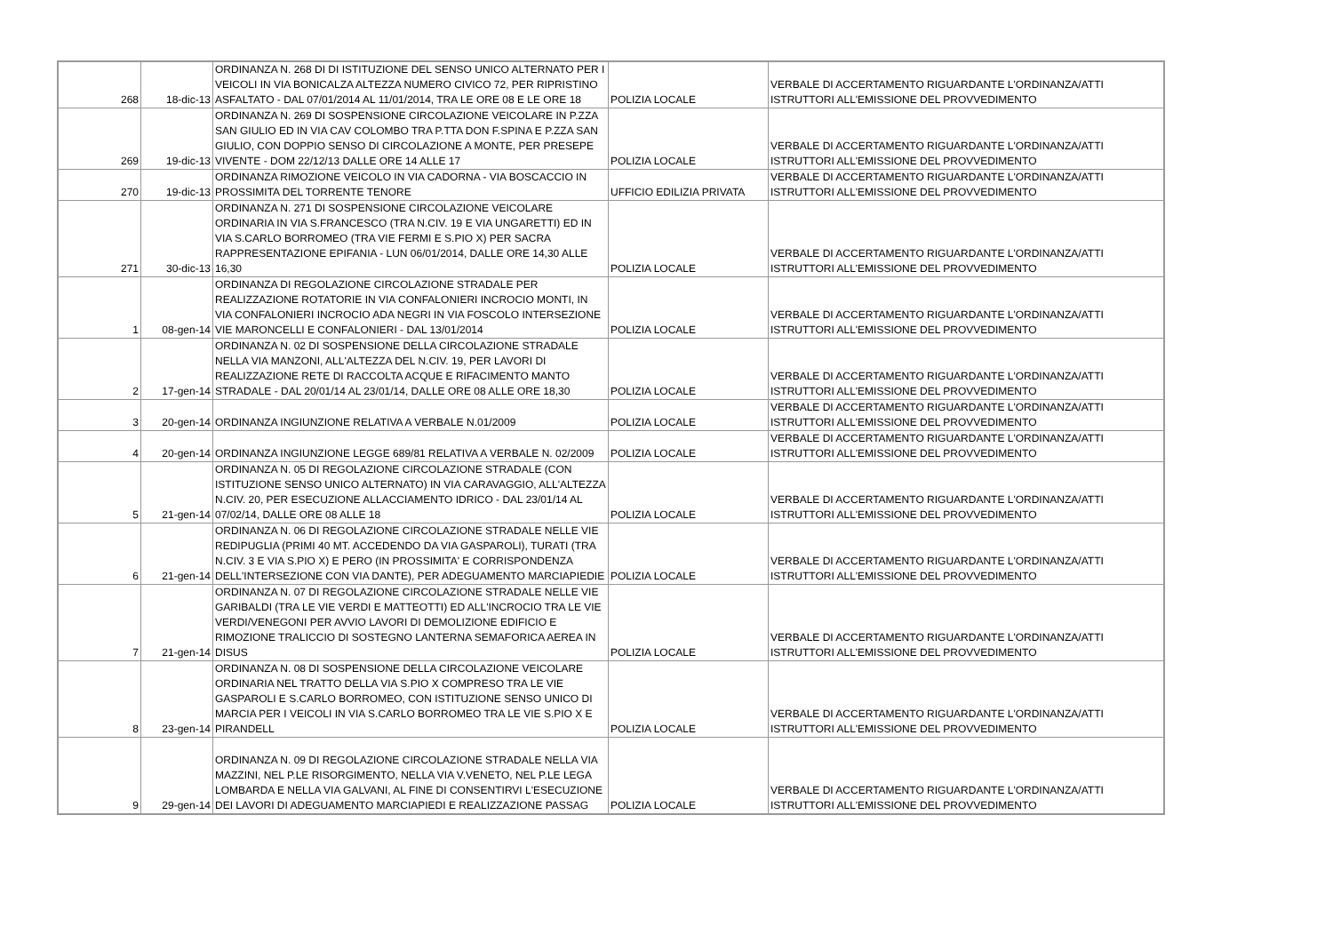| 268 | 18-dic-13 | ORDINANZA N. 268 DI DI ISTITUZIONE DEL SENSO UNICO ALTERNATO PER I VEICOLI IN VIA BONICALZA ALTEZZA NUMERO CIVICO 72, PER RIPRISTINO ASFALTATO - DAL 07/01/2014 AL 11/01/2014, TRA LE ORE 08 E LE ORE 18 | POLIZIA LOCALE | VERBALE DI ACCERTAMENTO RIGUARDANTE L'ORDINANZA/ATTI ISTRUTTORI ALL'EMISSIONE DEL PROVVEDIMENTO |
| 269 | 19-dic-13 | ORDINANZA N. 269 DI SOSPENSIONE CIRCOLAZIONE VEICOLARE IN P.ZZA SAN GIULIO ED IN VIA CAV COLOMBO TRA P.TTA DON F.SPINA E P.ZZA SAN GIULIO, CON DOPPIO SENSO DI CIRCOLAZIONE A MONTE, PER PRESEPE VIVENTE - DOM 22/12/13 DALLE ORE 14 ALLE 17 | POLIZIA LOCALE | VERBALE DI ACCERTAMENTO RIGUARDANTE L'ORDINANZA/ATTI ISTRUTTORI ALL'EMISSIONE DEL PROVVEDIMENTO |
| 270 | 19-dic-13 | ORDINANZA RIMOZIONE VEICOLO IN VIA CADORNA - VIA BOSCACCIO IN PROSSIMITA DEL TORRENTE TENORE | UFFICIO EDILIZIA PRIVATA | VERBALE DI ACCERTAMENTO RIGUARDANTE L'ORDINANZA/ATTI ISTRUTTORI ALL'EMISSIONE DEL PROVVEDIMENTO |
| 271 | 30-dic-13 | ORDINANZA N. 271 DI SOSPENSIONE CIRCOLAZIONE VEICOLARE ORDINARIA IN VIA S.FRANCESCO (TRA N.CIV. 19 E VIA UNGARETTI) ED IN VIA S.CARLO BORROMEO (TRA VIE FERMI E S.PIO X) PER SACRA RAPPRESENTAZIONE EPIFANIA - LUN 06/01/2014, DALLE ORE 14,30 ALLE 16,30 | POLIZIA LOCALE | VERBALE DI ACCERTAMENTO RIGUARDANTE L'ORDINANZA/ATTI ISTRUTTORI ALL'EMISSIONE DEL PROVVEDIMENTO |
| 1 | 08-gen-14 | ORDINANZA DI REGOLAZIONE CIRCOLAZIONE STRADALE PER REALIZZAZIONE ROTATORIE IN VIA CONFALONIERI INCROCIO MONTI, IN VIA CONFALONIERI INCROCIO ADA NEGRI IN VIA FOSCOLO INTERSEZIONE VIE MARONCELLI E CONFALONIERI - DAL 13/01/2014 | POLIZIA LOCALE | VERBALE DI ACCERTAMENTO RIGUARDANTE L'ORDINANZA/ATTI ISTRUTTORI ALL'EMISSIONE DEL PROVVEDIMENTO |
| 2 | 17-gen-14 | ORDINANZA N. 02 DI SOSPENSIONE DELLA CIRCOLAZIONE STRADALE NELLA VIA MANZONI, ALL'ALTEZZA DEL N.CIV. 19, PER LAVORI DI REALIZZAZIONE RETE DI RACCOLTA ACQUE E RIFACIMENTO MANTO STRADALE - DAL 20/01/14 AL 23/01/14, DALLE ORE 08 ALLE ORE 18,30 | POLIZIA LOCALE | VERBALE DI ACCERTAMENTO RIGUARDANTE L'ORDINANZA/ATTI ISTRUTTORI ALL'EMISSIONE DEL PROVVEDIMENTO |
| 3 | 20-gen-14 | ORDINANZA INGIUNZIONE RELATIVA A VERBALE N.01/2009 | POLIZIA LOCALE | VERBALE DI ACCERTAMENTO RIGUARDANTE L'ORDINANZA/ATTI ISTRUTTORI ALL'EMISSIONE DEL PROVVEDIMENTO |
| 4 | 20-gen-14 | ORDINANZA INGIUNZIONE LEGGE 689/81 RELATIVA A VERBALE N. 02/2009 | POLIZIA LOCALE | VERBALE DI ACCERTAMENTO RIGUARDANTE L'ORDINANZA/ATTI ISTRUTTORI ALL'EMISSIONE DEL PROVVEDIMENTO |
| 5 | 21-gen-14 | ORDINANZA N. 05 DI REGOLAZIONE CIRCOLAZIONE STRADALE (CON ISTITUZIONE SENSO UNICO ALTERNATO) IN VIA CARAVAGGIO, ALL'ALTEZZA N.CIV. 20, PER ESECUZIONE ALLACCIAMENTO IDRICO - DAL 23/01/14 AL 07/02/14, DALLE ORE 08 ALLE 18 | POLIZIA LOCALE | VERBALE DI ACCERTAMENTO RIGUARDANTE L'ORDINANZA/ATTI ISTRUTTORI ALL'EMISSIONE DEL PROVVEDIMENTO |
| 6 | 21-gen-14 | ORDINANZA N. 06 DI REGOLAZIONE CIRCOLAZIONE STRADALE NELLE VIE REDIPUGLIA (PRIMI 40 MT. ACCEDENDO DA VIA GASPAROLI), TURATI (TRA N.CIV. 3 E VIA S.PIO X) E PERO (IN PROSSIMITA' E CORRISPONDENZA DELL'INTERSEZIONE CON VIA DANTE), PER ADEGUAMENTO MARCIAPIEDIE | POLIZIA LOCALE | VERBALE DI ACCERTAMENTO RIGUARDANTE L'ORDINANZA/ATTI ISTRUTTORI ALL'EMISSIONE DEL PROVVEDIMENTO |
| 7 | 21-gen-14 | ORDINANZA N. 07 DI REGOLAZIONE CIRCOLAZIONE STRADALE NELLE VIE GARIBALDI (TRA LE VIE VERDI E MATTEOTTI) ED ALL'INCROCIO TRA LE VIE VERDI/VENEGONI PER AVVIO LAVORI DI DEMOLIZIONE EDIFICIO E RIMOZIONE TRALICCIO DI SOSTEGNO LANTERNA SEMAFORICA AEREA IN DISUS | POLIZIA LOCALE | VERBALE DI ACCERTAMENTO RIGUARDANTE L'ORDINANZA/ATTI ISTRUTTORI ALL'EMISSIONE DEL PROVVEDIMENTO |
| 8 | 23-gen-14 | ORDINANZA N. 08 DI SOSPENSIONE DELLA CIRCOLAZIONE VEICOLARE ORDINARIA NEL TRATTO DELLA VIA S.PIO X COMPRESO TRA LE VIE GASPAROLI E S.CARLO BORROMEO, CON ISTITUZIONE SENSO UNICO DI MARCIA PER I VEICOLI IN VIA S.CARLO BORROMEO TRA LE VIE S.PIO X E PIRANDELL | POLIZIA LOCALE | VERBALE DI ACCERTAMENTO RIGUARDANTE L'ORDINANZA/ATTI ISTRUTTORI ALL'EMISSIONE DEL PROVVEDIMENTO |
| 9 | 29-gen-14 | ORDINANZA N. 09 DI REGOLAZIONE CIRCOLAZIONE STRADALE NELLA VIA MAZZINI, NEL P.LE RISORGIMENTO, NELLA VIA V.VENETO, NEL P.LE LEGA LOMBARDA E NELLA VIA GALVANI, AL FINE DI CONSENTIRVI L'ESECUZIONE DEI LAVORI DI ADEGUAMENTO MARCIAPIEDI E REALIZZAZIONE PASSAG | POLIZIA LOCALE | VERBALE DI ACCERTAMENTO RIGUARDANTE L'ORDINANZA/ATTI ISTRUTTORI ALL'EMISSIONE DEL PROVVEDIMENTO |